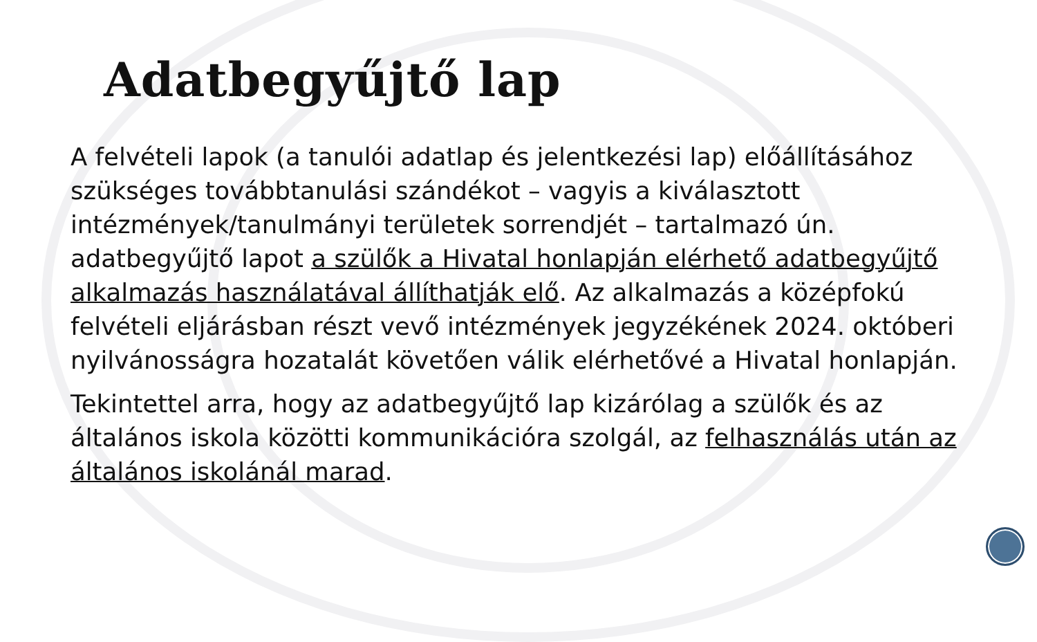Adatbegyűjtő lap
A felvételi lapok (a tanulói adatlap és jelentkezési lap) előállításához szükséges továbbtanulási szándékot – vagyis a kiválasztott intézmények/tanulmányi területek sorrendjét – tartalmazó ún. adatbegyűjtő lapot a szülők a Hivatal honlapján elérhető adatbegyűjtő alkalmazás használatával állíthatják elő. Az alkalmazás a középfokú felvételi eljárásban részt vevő intézmények jegyzékének 2024. októberi nyilvánosságra hozatalát követően válik elérhetővé a Hivatal honlapján.
Tekintettel arra, hogy az adatbegyűjtő lap kizárólag a szülők és az általános iskola közötti kommunikációra szolgál, az felhasználás után az általános iskolánál marad.